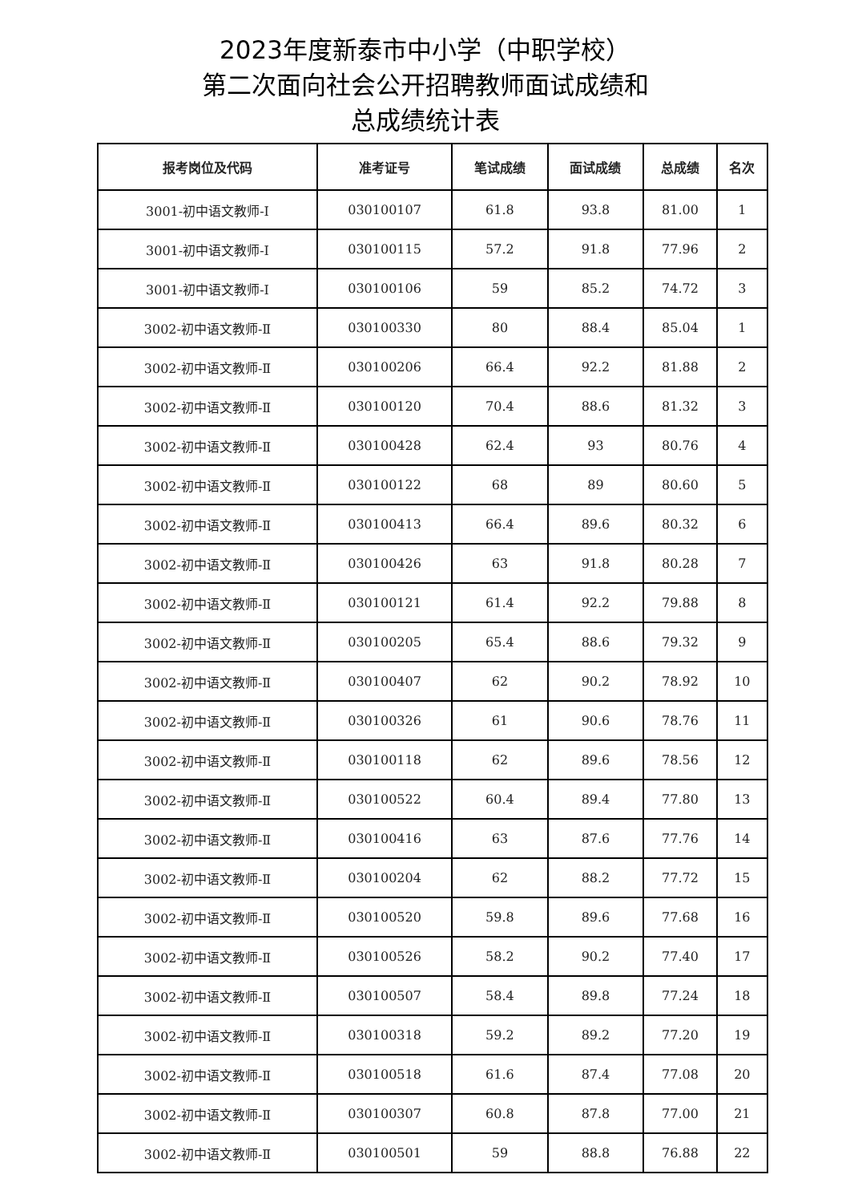2023年度新泰市中小学（中职学校）
第二次面向社会公开招聘教师面试成绩和
总成绩统计表
| 报考岗位及代码 | 准考证号 | 笔试成绩 | 面试成绩 | 总成绩 | 名次 |
| --- | --- | --- | --- | --- | --- |
| 3001-初中语文教师-Ⅰ | 030100107 | 61.8 | 93.8 | 81.00 | 1 |
| 3001-初中语文教师-Ⅰ | 030100115 | 57.2 | 91.8 | 77.96 | 2 |
| 3001-初中语文教师-Ⅰ | 030100106 | 59 | 85.2 | 74.72 | 3 |
| 3002-初中语文教师-Ⅱ | 030100330 | 80 | 88.4 | 85.04 | 1 |
| 3002-初中语文教师-Ⅱ | 030100206 | 66.4 | 92.2 | 81.88 | 2 |
| 3002-初中语文教师-Ⅱ | 030100120 | 70.4 | 88.6 | 81.32 | 3 |
| 3002-初中语文教师-Ⅱ | 030100428 | 62.4 | 93 | 80.76 | 4 |
| 3002-初中语文教师-Ⅱ | 030100122 | 68 | 89 | 80.60 | 5 |
| 3002-初中语文教师-Ⅱ | 030100413 | 66.4 | 89.6 | 80.32 | 6 |
| 3002-初中语文教师-Ⅱ | 030100426 | 63 | 91.8 | 80.28 | 7 |
| 3002-初中语文教师-Ⅱ | 030100121 | 61.4 | 92.2 | 79.88 | 8 |
| 3002-初中语文教师-Ⅱ | 030100205 | 65.4 | 88.6 | 79.32 | 9 |
| 3002-初中语文教师-Ⅱ | 030100407 | 62 | 90.2 | 78.92 | 10 |
| 3002-初中语文教师-Ⅱ | 030100326 | 61 | 90.6 | 78.76 | 11 |
| 3002-初中语文教师-Ⅱ | 030100118 | 62 | 89.6 | 78.56 | 12 |
| 3002-初中语文教师-Ⅱ | 030100522 | 60.4 | 89.4 | 77.80 | 13 |
| 3002-初中语文教师-Ⅱ | 030100416 | 63 | 87.6 | 77.76 | 14 |
| 3002-初中语文教师-Ⅱ | 030100204 | 62 | 88.2 | 77.72 | 15 |
| 3002-初中语文教师-Ⅱ | 030100520 | 59.8 | 89.6 | 77.68 | 16 |
| 3002-初中语文教师-Ⅱ | 030100526 | 58.2 | 90.2 | 77.40 | 17 |
| 3002-初中语文教师-Ⅱ | 030100507 | 58.4 | 89.8 | 77.24 | 18 |
| 3002-初中语文教师-Ⅱ | 030100318 | 59.2 | 89.2 | 77.20 | 19 |
| 3002-初中语文教师-Ⅱ | 030100518 | 61.6 | 87.4 | 77.08 | 20 |
| 3002-初中语文教师-Ⅱ | 030100307 | 60.8 | 87.8 | 77.00 | 21 |
| 3002-初中语文教师-Ⅱ | 030100501 | 59 | 88.8 | 76.88 | 22 |